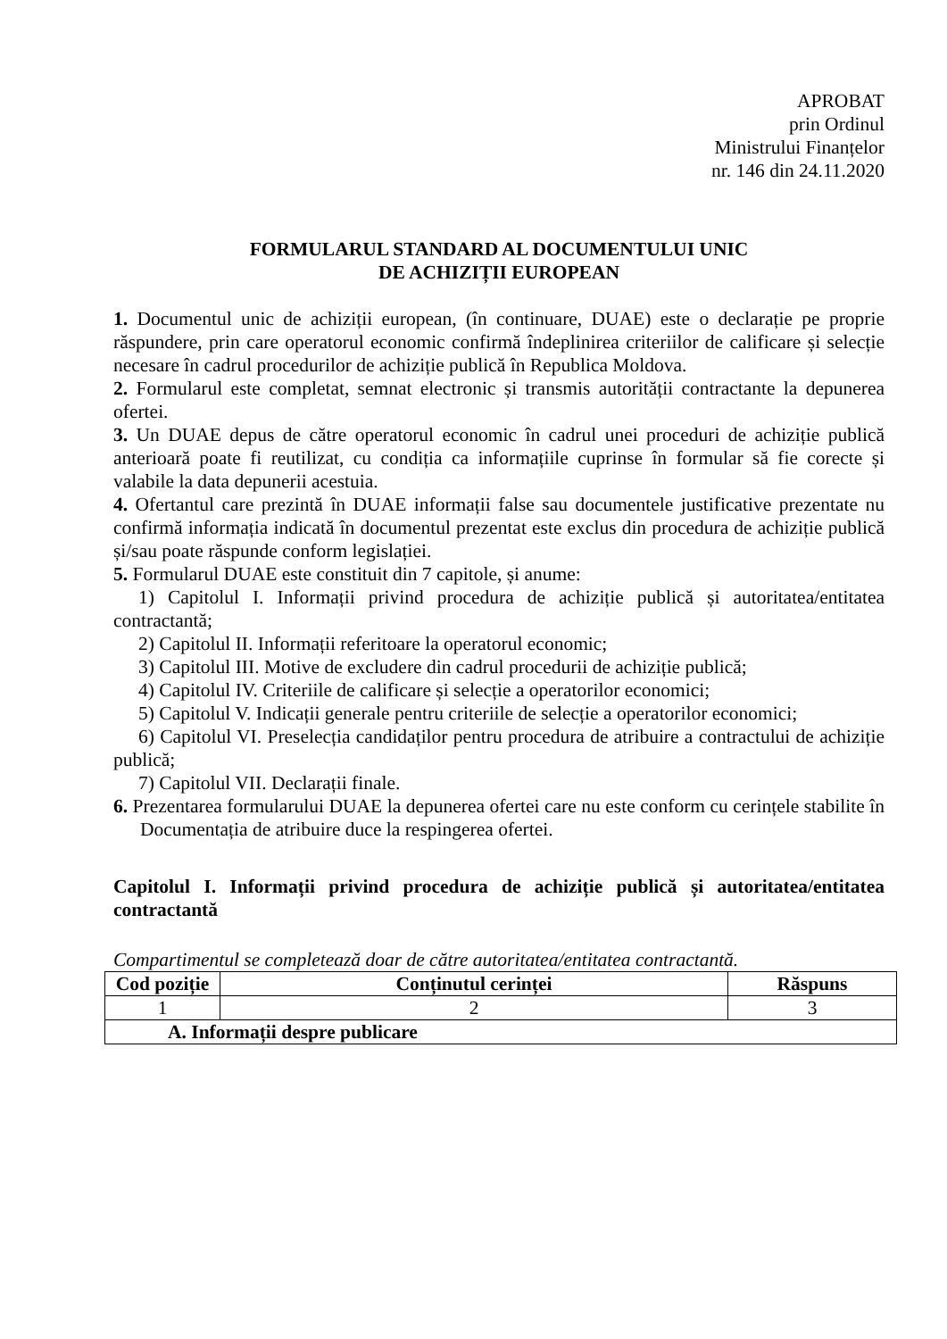APROBAT
prin Ordinul
Ministrului Finanțelor
nr. 146 din 24.11.2020
FORMULARUL STANDARD AL DOCUMENTULUI UNIC
DE ACHIZIȚII EUROPEAN
1. Documentul unic de achiziții european, (în continuare, DUAE) este o declarație pe proprie răspundere, prin care operatorul economic confirmă îndeplinirea criteriilor de calificare și selecție necesare în cadrul procedurilor de achiziție publică în Republica Moldova.
2. Formularul este completat, semnat electronic și transmis autorității contractante la depunerea ofertei.
3. Un DUAE depus de către operatorul economic în cadrul unei proceduri de achiziție publică anterioară poate fi reutilizat, cu condiția ca informațiile cuprinse în formular să fie corecte și valabile la data depunerii acestuia.
4. Ofertantul care prezintă în DUAE informații false sau documentele justificative prezentate nu confirmă informația indicată în documentul prezentat este exclus din procedura de achiziție publică și/sau poate răspunde conform legislației.
5. Formularul DUAE este constituit din 7 capitole, și anume:
1) Capitolul I. Informații privind procedura de achiziție publică și autoritatea/entitatea contractantă;
2) Capitolul II. Informații referitoare la operatorul economic;
3) Capitolul III. Motive de excludere din cadrul procedurii de achiziție publică;
4) Capitolul IV. Criteriile de calificare și selecție a operatorilor economici;
5) Capitolul V. Indicații generale pentru criteriile de selecție a operatorilor economici;
6) Capitolul VI. Preselecția candidaților pentru procedura de atribuire a contractului de achiziție publică;
7) Capitolul VII. Declarații finale.
6. Prezentarea formularului DUAE la depunerea ofertei care nu este conform cu cerințele stabilite în Documentația de atribuire duce la respingerea ofertei.
Capitolul I. Informații privind procedura de achiziție publică și autoritatea/entitatea contractantă
Compartimentul se completează doar de către autoritatea/entitatea contractantă.
| Cod poziție | Conținutul cerinței | Răspuns |
| --- | --- | --- |
| 1 | 2 | 3 |
| A. Informații despre publicare | | |